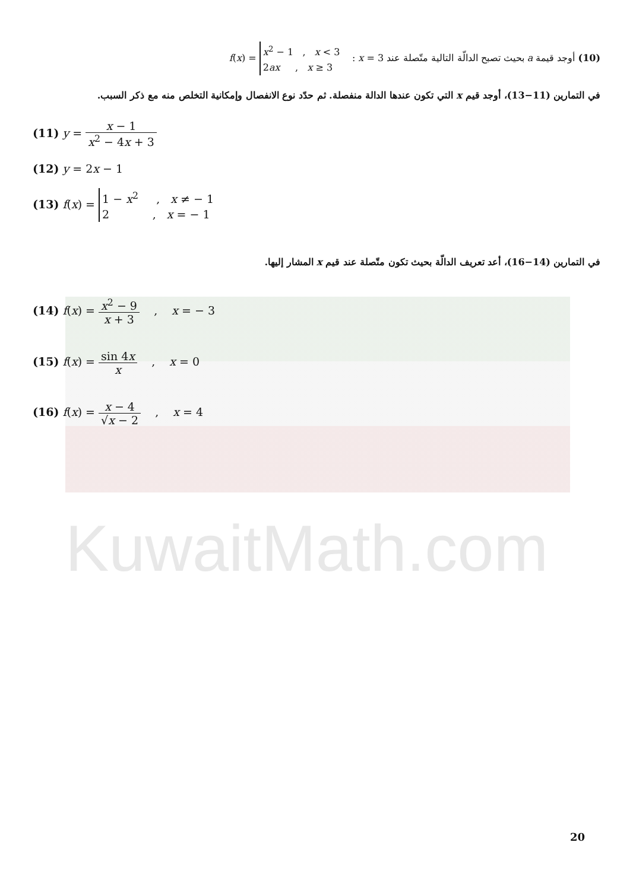KuwaitMath.com
(10) أوجد قيمة a بحيث تصبح الدالّة التالية متّصلة عند x = 3 : f(x) = x<sup>2</sup> − 1 , x < 3
2ax , x ≥ 3
في التمارين (11−13)، أوجد قيم x التي تكون عندها الدالة منفصلة. ثم حدّد نوع الانفصال وإمكانية التخلص منه مع ذكر السبب.
(11) y = x − 1 x<sup>2</sup> − 4x + 3
(12) y = 2x − 1
(13) f(x) = 1 − x<sup>2</sup> , x ≠ − 1
2 , x = − 1
في التمارين (14−16)، أعد تعريف الدالّة بحيث تكون متّصلة عند قيم x المشار إليها.
(14) f(x) = x<sup>2</sup> − 9 x + 3 , x = − 3
(15) f(x) = sin 4x x , x = 0
(16) f(x) = x − 4 √x − 2 , x = 4
20